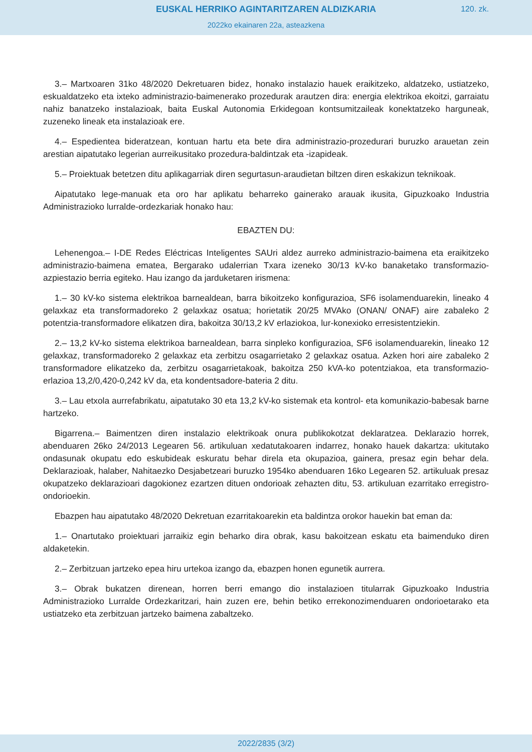EUSKAL HERRIKO AGINTARITZAREN ALDIZKARIA
120. zk.
2022ko ekainaren 22a, asteazkena
3.– Martxoaren 31ko 48/2020 Dekretuaren bidez, honako instalazio hauek eraikitzeko, aldatzeko, ustiatzeko, eskualdatzeko eta ixteko administrazio-baimenerako prozedurak arautzen dira: energia elektrikoa ekoitzi, garraiatu nahiz banatzeko instalazioak, baita Euskal Autonomia Erkidegoan kontsumitzaileak konektatzeko harguneak, zuzeneko lineak eta instalazioak ere.
4.– Espedientea bideratzean, kontuan hartu eta bete dira administrazio-prozedurari buruzko arauetan zein arestian aipatutako legerian aurreikusitako prozedura-baldintzak eta -izapideak.
5.– Proiektuak betetzen ditu aplikagarriak diren segurtasun-araudietan biltzen diren eskakizun teknikoak.
Aipatutako lege-manuak eta oro har aplikatu beharreko gainerako arauak ikusita, Gipuzkoako Industria Administrazioko lurralde-ordezkariak honako hau:
EBAZTEN DU:
Lehenengoa.– I-DE Redes Eléctricas Inteligentes SAUri aldez aurreko administrazio-baimena eta eraikitzeko administrazio-baimena ematea, Bergarako udalerrian Txara izeneko 30/13 kV-ko banaketako transformazio-azpiestazio berria egiteko. Hau izango da jarduketaren irismena:
1.– 30 kV-ko sistema elektrikoa barnealdean, barra bikoitzeko konfigurazioa, SF6 isolamenduarekin, lineako 4 gelaxkaz eta transformadoreko 2 gelaxkaz osatua; horietatik 20/25 MVAko (ONAN/ ONAF) aire zabaleko 2 potentzia-transformadore elikatzen dira, bakoitza 30/13,2 kV erlaziokoa, lur-konexioko erresistentziekin.
2.– 13,2 kV-ko sistema elektrikoa barnealdean, barra sinpleko konfigurazioa, SF6 isolamenduarekin, lineako 12 gelaxkaz, transformadoreko 2 gelaxkaz eta zerbitzu osagarrietako 2 gelaxkaz osatua. Azken hori aire zabaleko 2 transformadore elikatzeko da, zerbitzu osagarrietakoak, bakoitza 250 kVA-ko potentziakoa, eta transformazio-erlazioa 13,2/0,420-0,242 kV da, eta kondentsadore-bateria 2 ditu.
3.– Lau etxola aurrefabrikatu, aipatutako 30 eta 13,2 kV-ko sistemak eta kontrol- eta komunikazio-babesak barne hartzeko.
Bigarrena.– Baimentzen diren instalazio elektrikoak onura publikokotzat deklaratzea. Deklarazio horrek, abenduaren 26ko 24/2013 Legearen 56. artikuluan xedatutakoaren indarrez, honako hauek dakartza: ukitutako ondasunak okupatu edo eskubideak eskuratu behar direla eta okupazioa, gainera, presaz egin behar dela. Deklarazioak, halaber, Nahitaezko Desjabetzeari buruzko 1954ko abenduaren 16ko Legearen 52. artikuluak presaz okupatzeko deklarazioari dagokionez ezartzen dituen ondorioak zehazten ditu, 53. artikuluan ezarritako erregistro-ondorioekin.
Ebazpen hau aipatutako 48/2020 Dekretuan ezarritakoarekin eta baldintza orokor hauekin bat eman da:
1.– Onartutako proiektuari jarraikiz egin beharko dira obrak, kasu bakoitzean eskatu eta baimenduko diren aldaketekin.
2.– Zerbitzuan jartzeko epea hiru urtekoa izango da, ebazpen honen egunetik aurrera.
3.– Obrak bukatzen direnean, horren berri emango dio instalazioen titularrak Gipuzkoako Industria Administrazioko Lurralde Ordezkaritzari, hain zuzen ere, behin betiko errekonozimenduaren ondorioetarako eta ustiatzeko eta zerbitzuan jartzeko baimena zabaltzeko.
2022/2835 (3/2)